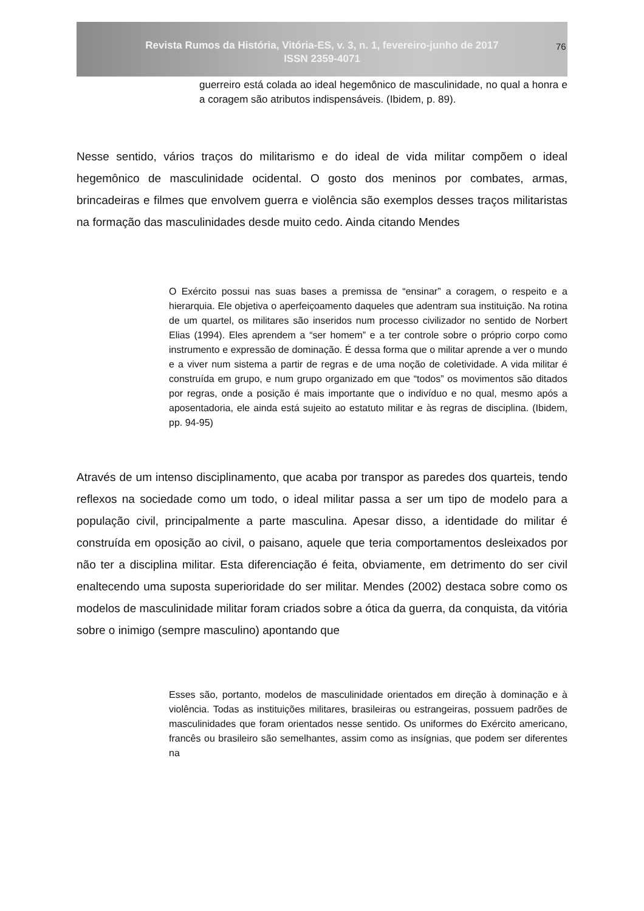Revista Rumos da História, Vitória-ES, v. 3, n. 1, fevereiro-junho de 2017
ISSN 2359-4071
76
guerreiro está colada ao ideal hegemônico de masculinidade, no qual a honra e a coragem são atributos indispensáveis. (Ibidem, p. 89).
Nesse sentido, vários traços do militarismo e do ideal de vida militar compõem o ideal hegemônico de masculinidade ocidental. O gosto dos meninos por combates, armas, brincadeiras e filmes que envolvem guerra e violência são exemplos desses traços militaristas na formação das masculinidades desde muito cedo. Ainda citando Mendes
O Exército possui nas suas bases a premissa de “ensinar” a coragem, o respeito e a hierarquia. Ele objetiva o aperfeiçoamento daqueles que adentram sua instituição. Na rotina de um quartel, os militares são inseridos num processo civilizador no sentido de Norbert Elias (1994). Eles aprendem a “ser homem” e a ter controle sobre o próprio corpo como instrumento e expressão de dominação. É dessa forma que o militar aprende a ver o mundo e a viver num sistema a partir de regras e de uma noção de coletividade. A vida militar é construída em grupo, e num grupo organizado em que “todos” os movimentos são ditados por regras, onde a posição é mais importante que o indivíduo e no qual, mesmo após a aposentadoria, ele ainda está sujeito ao estatuto militar e às regras de disciplina. (Ibidem, pp. 94-95)
Através de um intenso disciplinamento, que acaba por transpor as paredes dos quarteis, tendo reflexos na sociedade como um todo, o ideal militar passa a ser um tipo de modelo para a população civil, principalmente a parte masculina. Apesar disso, a identidade do militar é construída em oposição ao civil, o paisano, aquele que teria comportamentos desleixados por não ter a disciplina militar. Esta diferenciação é feita, obviamente, em detrimento do ser civil enaltecendo uma suposta superioridade do ser militar. Mendes (2002) destaca sobre como os modelos de masculinidade militar foram criados sobre a ótica da guerra, da conquista, da vitória sobre o inimigo (sempre masculino) apontando que
Esses são, portanto, modelos de masculinidade orientados em direção à dominação e à violência. Todas as instituições militares, brasileiras ou estrangeiras, possuem padrões de masculinidades que foram orientados nesse sentido. Os uniformes do Exército americano, francês ou brasileiro são semelhantes, assim como as insígnias, que podem ser diferentes na